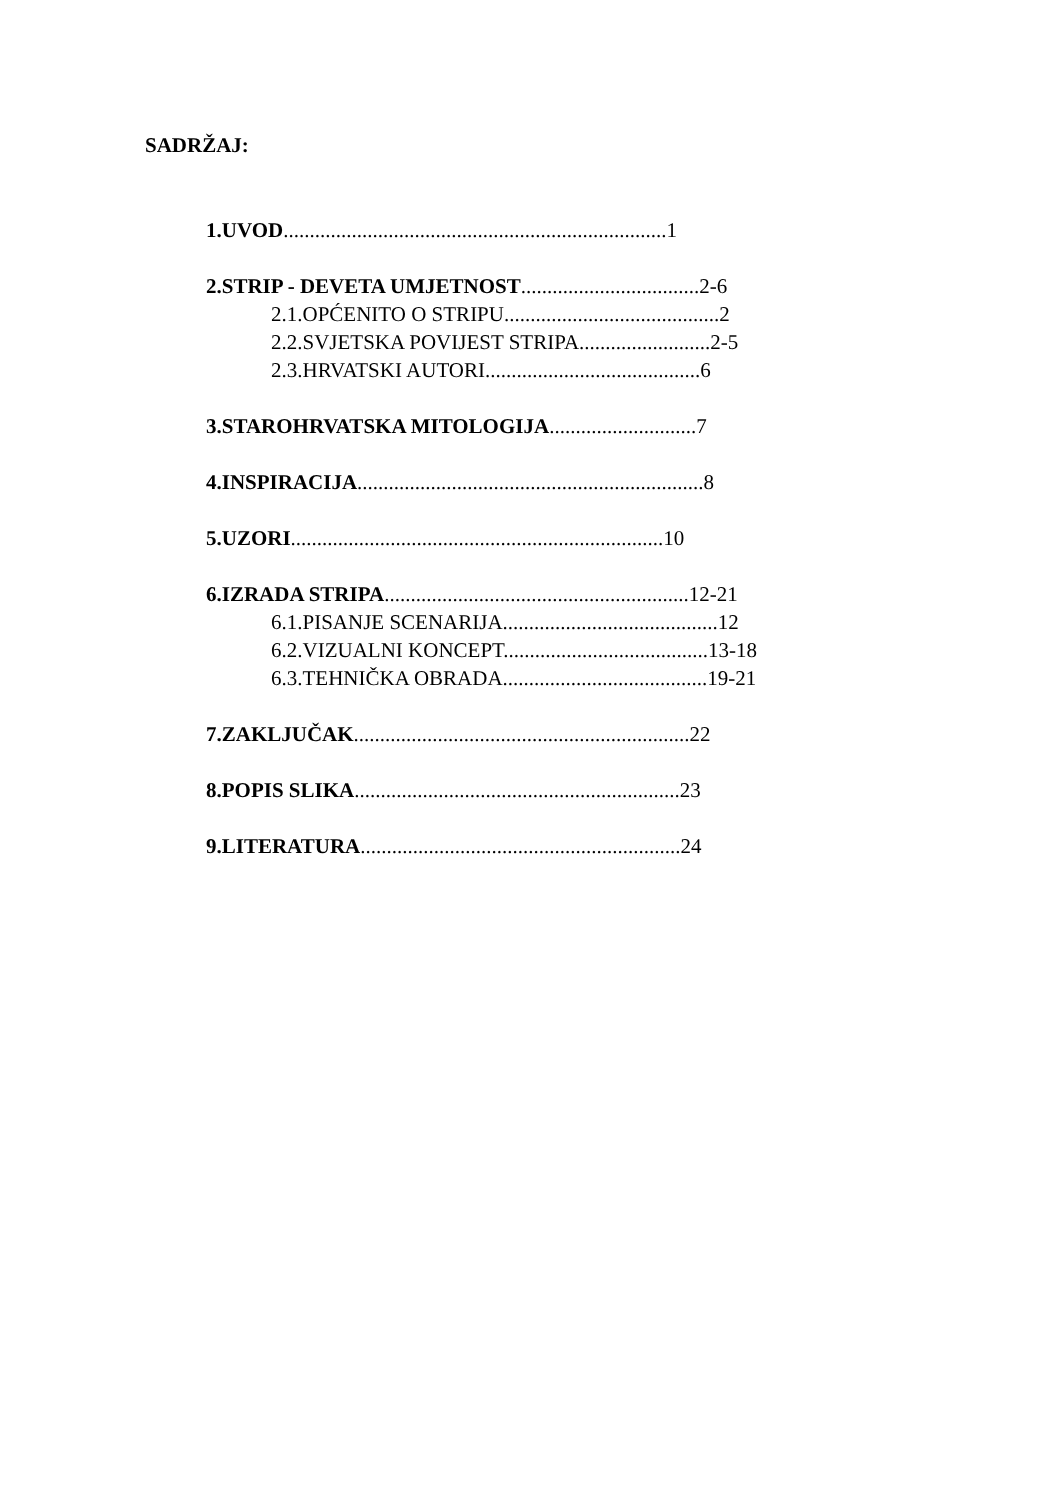SADRŽAJ:
1.UVOD.........................................................................1
2.STRIP - DEVETA UMJETNOST..................................2-6
2.1.OPĆENITO O STRIPU.........................................2
2.2.SVJETSKA POVIJEST STRIPA.........................2-5
2.3.HRVATSKI AUTORI.........................................6
3.STAROHRVATSKA MITOLOGIJA............................7
4.INSPIRACIJA..................................................................8
5.UZORI.......................................................................10
6.IZRADA STRIPA..........................................................12-21
6.1.PISANJE SCENARIJA.........................................12
6.2.VIZUALNI KONCEPT.......................................13-18
6.3.TEHNIČKA OBRADA.......................................19-21
7.ZAKLJUČAK................................................................22
8.POPIS SLIKA..............................................................23
9.LITERATURA.............................................................24